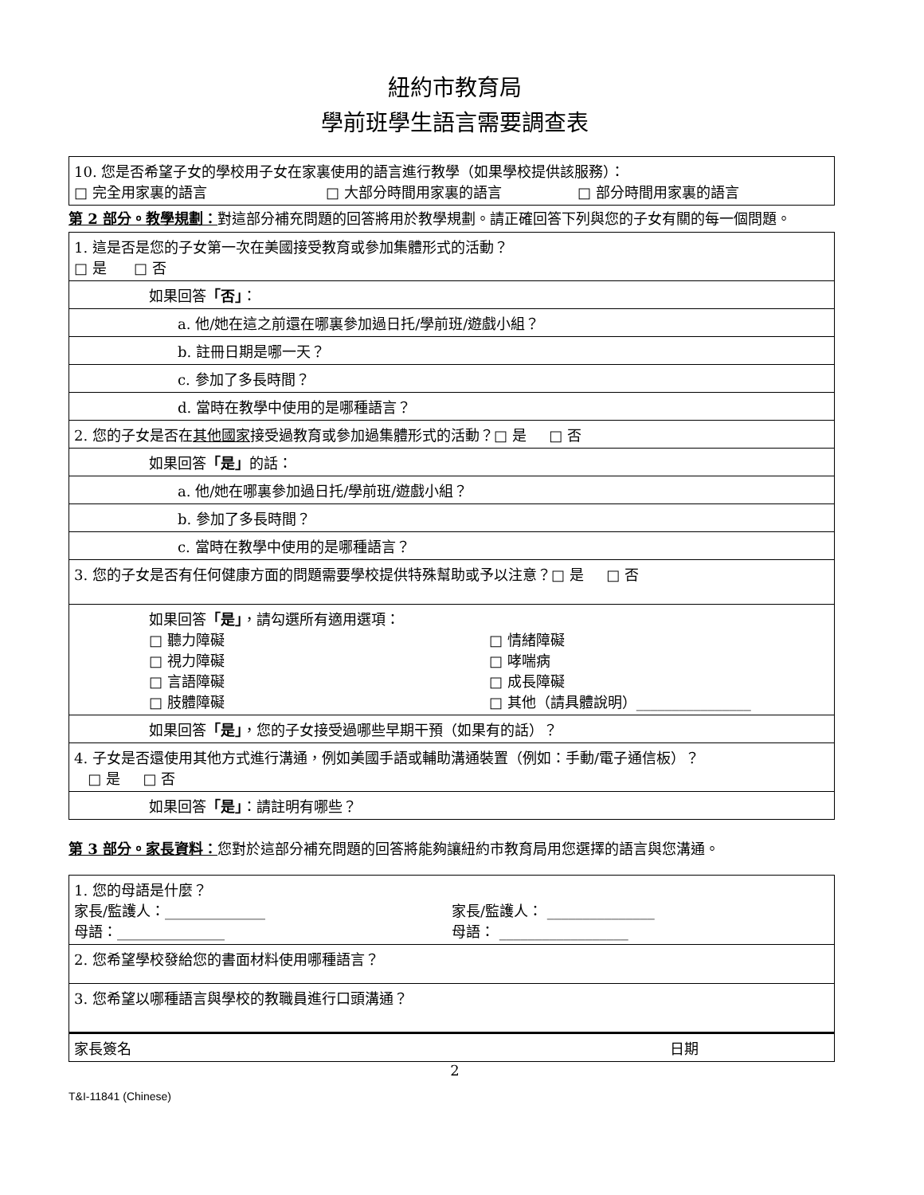紐約市教育局
學前班學生語言需要調查表
| 10. 您是否希望子女的學校用子女在家裏使用的語言進行教學（如果學校提供該服務）： □ 完全用家裏的語言 □ 大部分時間用家裏的語言 □ 部分時間用家裏的語言 |
第 2 部分。教學規劃：對這部分補充問題的回答將用於教學規劃。請正確回答下列與您的子女有關的每一個問題。
| 1. 這是否是您的子女第一次在美國接受教育或參加集體形式的活動？ □ 是 □ 否 |
| 如果回答 「否」 ： |
| a. 他/她在這之前還在哪裏參加過日托/學前班/遊戲小組？ |
| b. 註冊日期是哪一天？ |
| c. 參加了多長時間？ |
| d. 當時在教學中使用的是哪種語言？ |
| 2. 您的子女是否在 其他國家 接受過教育或參加過集體形式的活動？□ 是 □ 否 |
| 如果回答 「是」 的話： |
| a. 他/她在哪裏參加過日托/學前班/遊戲小組？ |
| b. 參加了多長時間？ |
| c. 當時在教學中使用的是哪種語言？ |
| 3. 您的子女是否有任何健康方面的問題需要學校提供特殊幫助或予以注意？□ 是 □ 否 |
| 如果回答 「是」 ，請勾選所有適用選項： □ 聽力障礙 □ 情緒障礙 □ 視力障礙 □ 哮喘病 □ 言語障礙 □ 成長障礙 □ 肢體障礙 □ 其他（請具體說明）________________ |
| 如果回答 「是」 ，您的子女接受過哪些早期干預（如果有的話）？ |
| 4. 子女是否還使用其他方式進行溝通，例如美國手語或輔助溝通裝置（例如：手動/電子通信板）？ □ 是 □ 否 |
| 如果回答 「是」 ：請註明有哪些？ |
第 3 部分。家長資料：您對於這部分補充問題的回答將能夠讓紐約市教育局用您選擇的語言與您溝通。
| 1. 您的母語是什麼？ 家長/監護人：______________ 家長/監護人： _______________ 母語：_______________ 母語： __________________ |
| 2. 您希望學校發給您的書面材料使用哪種語言？ |
| 3. 您希望以哪種語言與學校的教職員進行口頭溝通？ |
| 家長簽名 日期 |
2
T&I-11841 (Chinese)